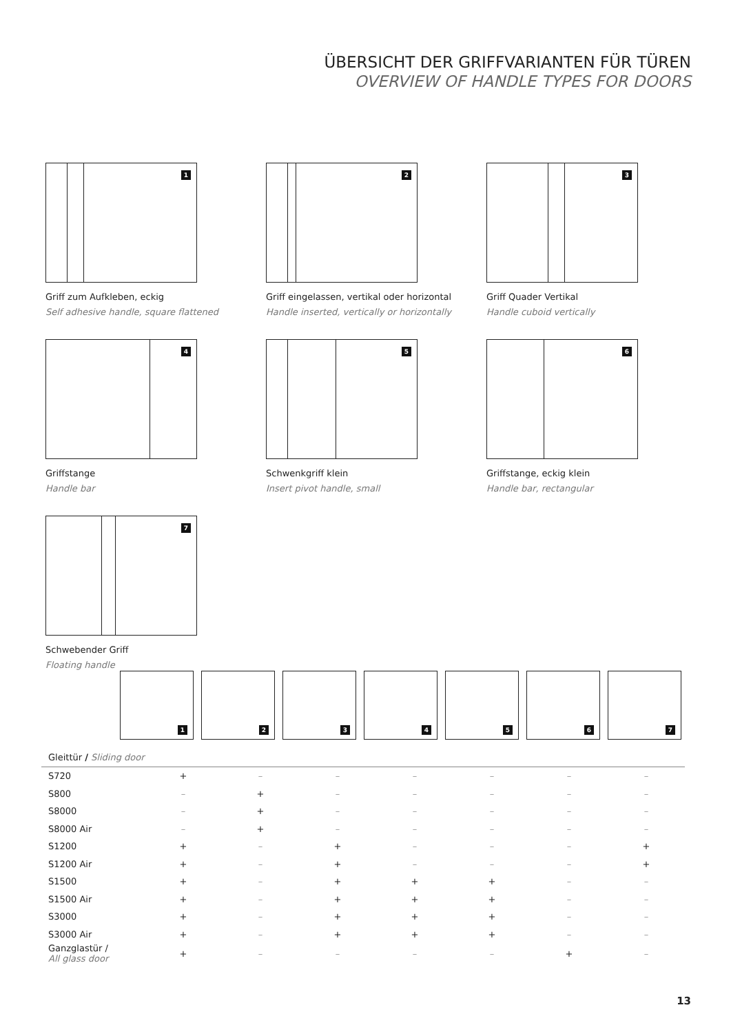ÜBERSICHT DER GRIFFVARIANTEN FÜR TÜREN
OVERVIEW OF HANDLE TYPES FOR DOORS
1
Griff zum Aufkleben, eckig
Self adhesive handle, square flattened
2
Griff eingelassen, vertikal oder horizontal
Handle inserted, vertically or horizontally
3
Griff Quader Vertikal
Handle cuboid vertically
4
Griffstange
Handle bar
5
Schwenkgriff klein
Insert pivot handle, small
6
Griffstange, eckig klein
Handle bar, rectangular
7
Schwebender Griff
Floating handle
1
2
3
4
5
6
7
| Gleittür / Sliding door | | | | | | | |
| --- | --- | --- | --- | --- | --- | --- | --- |
| S720 | + | – | – | – | – | – | – |
| S800 | – | + | – | – | – | – | – |
| S8000 | – | + | – | – | – | – | – |
| S8000 Air | – | + | – | – | – | – | – |
| S1200 | + | – | + | – | – | – | + |
| S1200 Air | + | – | + | – | – | – | + |
| S1500 | + | – | + | + | + | – | – |
| S1500 Air | + | – | + | + | + | – | – |
| S3000 | + | – | + | + | + | – | – |
| S3000 Air | + | – | + | + | + | – | – |
| Ganzglastür / All glass door | + | – | – | – | – | + | – |
13